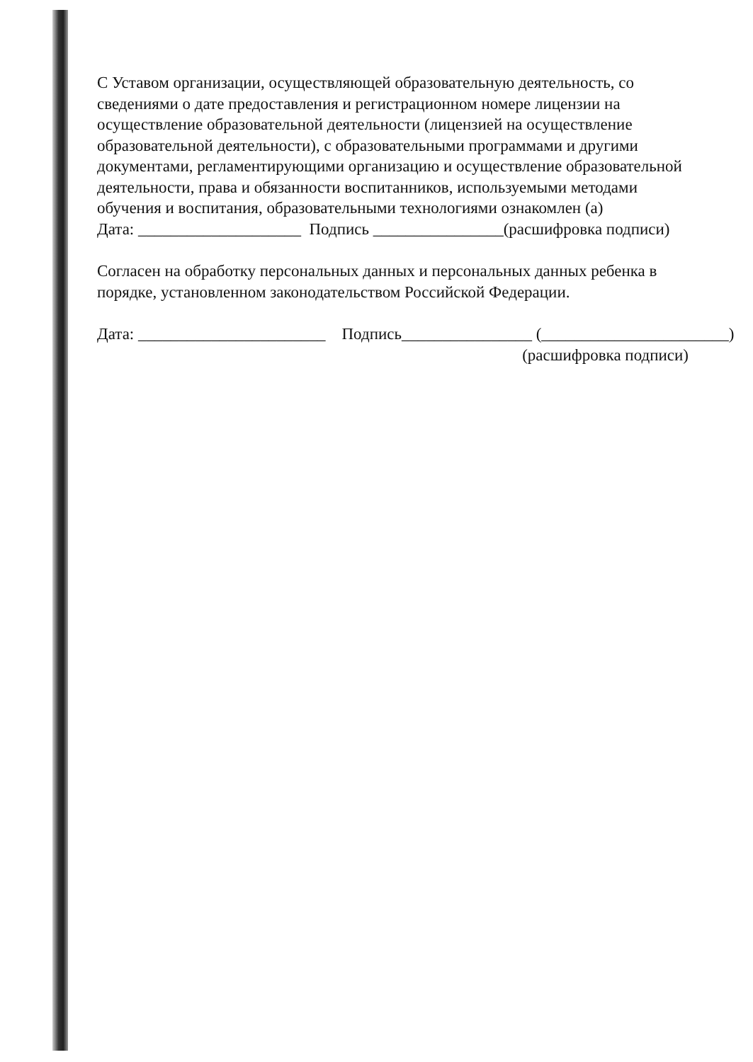С Уставом организации, осуществляющей образовательную деятельность, со сведениями о дате предоставления и регистрационном номере лицензии на осуществление образовательной деятельности (лицензией на осуществление образовательной деятельности), с образовательными программами и другими документами, регламентирующими организацию и осуществление образовательной деятельности, права и обязанности воспитанников, используемыми методами обучения и воспитания, образовательными технологиями ознакомлен (а)
Дата: ____________________ Подпись ________________(расшифровка подписи)
Согласен на обработку персональных данных и персональных данных ребенка в порядке, установленном законодательством Российской Федерации.
Дата: _______________________ Подпись________________ (_______________________)
(расшифровка подписи)